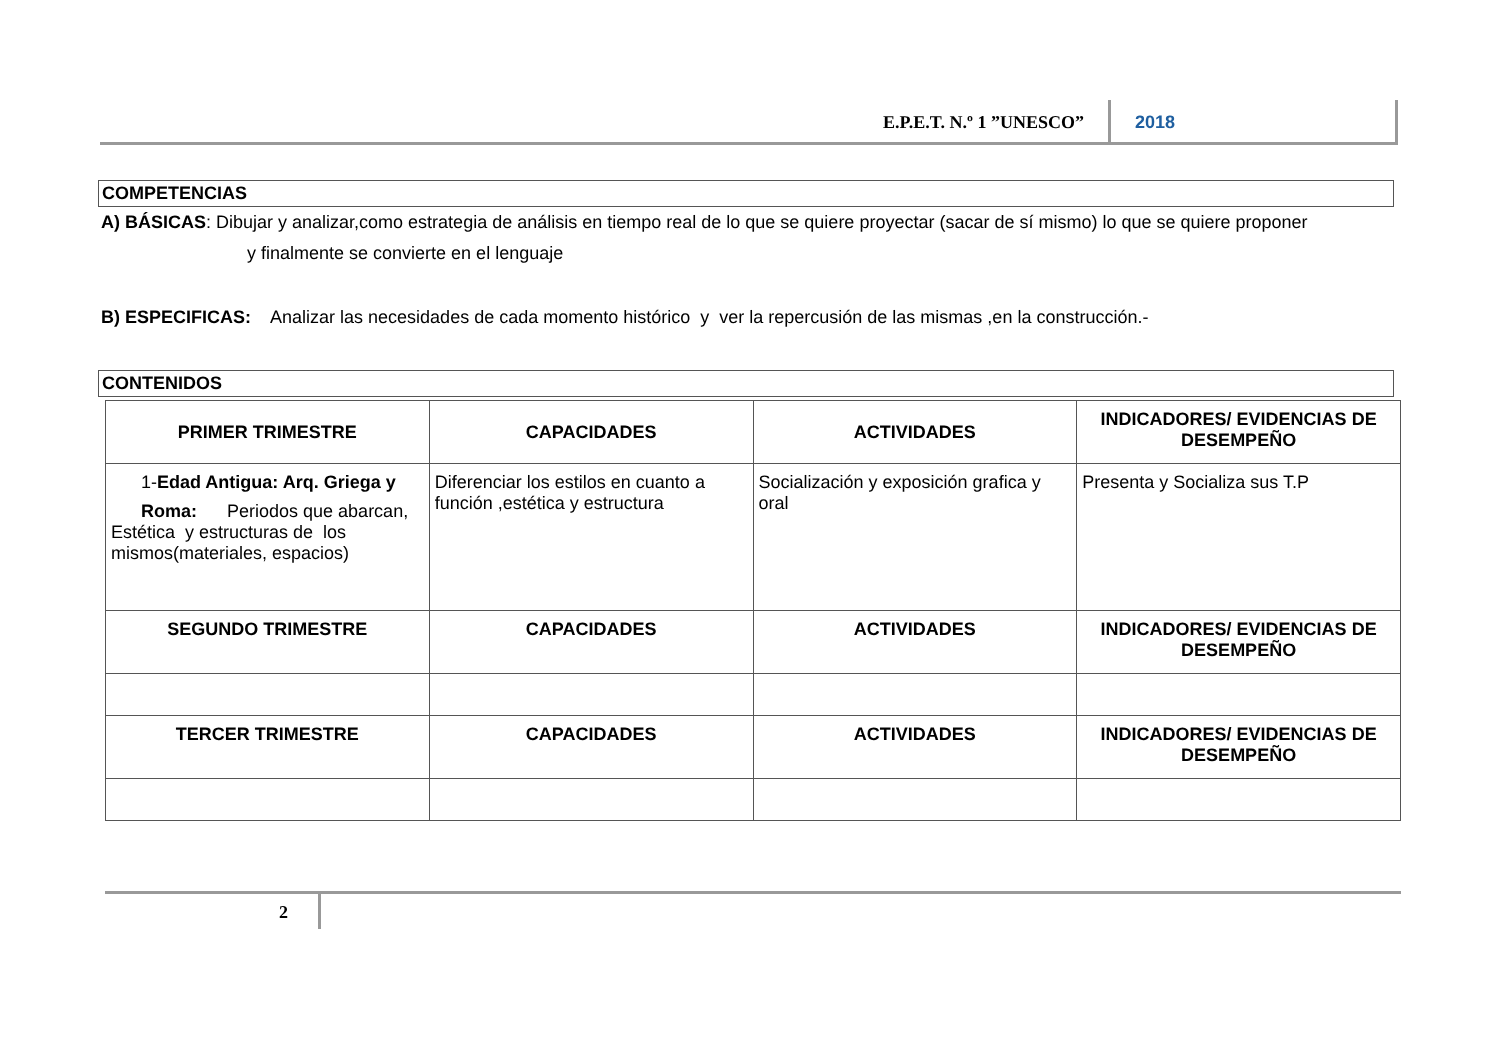E.P.E.T. N.º 1 ”UNESCO” 2018
COMPETENCIAS
A) BÁSICAS: Dibujar y analizar,como estrategia de análisis en tiempo real de lo que se quiere proyectar (sacar de sí mismo) lo que se quiere proponer
y finalmente se convierte en el lenguaje
B) ESPECIFICAS: Analizar las necesidades de cada momento histórico y ver la repercusión de las mismas ,en la construcción.-
CONTENIDOS
| PRIMER TRIMESTRE | CAPACIDADES | ACTIVIDADES | INDICADORES/ EVIDENCIAS DE DESEMPEÑO |
| --- | --- | --- | --- |
| 1- Edad Antigua: Arq. Griega y Roma: Periodos que abarcan, Estética y estructuras de los mismos(materiales, espacios) | Diferenciar los estilos en cuanto a función ,estética y estructura | Socialización y exposición grafica y oral | Presenta y Socializa sus T.P |
| SEGUNDO TRIMESTRE | CAPACIDADES | ACTIVIDADES | INDICADORES/ EVIDENCIAS DE DESEMPEÑO |
| TERCER TRIMESTRE | CAPACIDADES | ACTIVIDADES | INDICADORES/ EVIDENCIAS DE DESEMPEÑO |
2